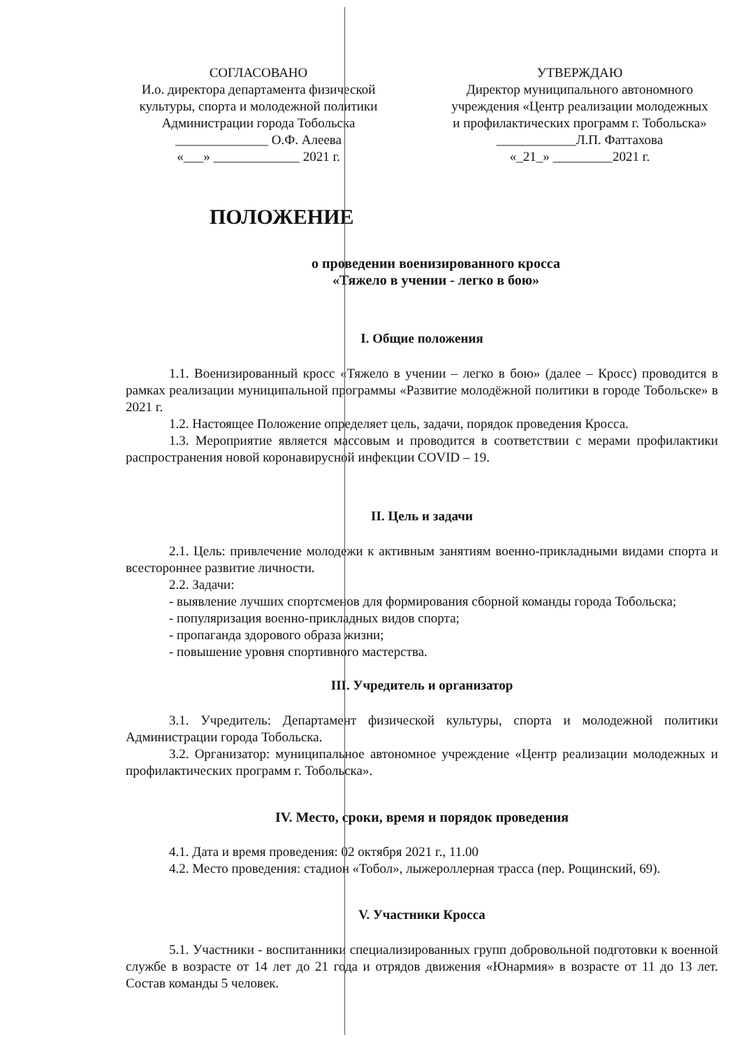СОГЛАСОВАНО
И.о. директора департамента физической культуры, спорта и молодежной политики Администрации города Тобольска
______________ О.Ф. Алеева
«___» _____________ 2021 г.
УТВЕРЖДАЮ
Директор муниципального автономного учреждения «Центр реализации молодежных и профилактических программ г. Тобольска»
____________Л.П. Фаттахова
«_21_» _________2021 г.
ПОЛОЖЕНИЕ
о проведении военизированного кросса
«Тяжело в учении - легко в бою»
I. Общие положения
1.1. Военизированный кросс «Тяжело в учении – легко в бою» (далее – Кросс) проводится в рамках реализации муниципальной программы «Развитие молодёжной политики в городе Тобольске» в 2021 г.
1.2. Настоящее Положение определяет цель, задачи, порядок проведения Кросса.
1.3. Мероприятие является массовым и проводится в соответствии с мерами профилактики распространения новой коронавирусной инфекции COVID – 19.
II. Цель и задачи
2.1. Цель: привлечение молодежи к активным занятиям военно-прикладными видами спорта и всестороннее развитие личности.
2.2. Задачи:
- выявление лучших спортсменов для формирования сборной команды города Тобольска;
- популяризация военно-прикладных видов спорта;
- пропаганда здорового образа жизни;
- повышение уровня спортивного мастерства.
III. Учредитель и организатор
3.1. Учредитель: Департамент физической культуры, спорта и молодежной политики Администрации города Тобольска.
3.2. Организатор: муниципальное автономное учреждение «Центр реализации молодежных и профилактических программ г. Тобольска».
IV. Место, сроки, время и порядок проведения
4.1. Дата и время проведения: 02 октября 2021 г., 11.00
4.2. Место проведения: стадион «Тобол», лыжероллерная трасса (пер. Рощинский, 69).
V. Участники Кросса
5.1. Участники - воспитанники специализированных групп добровольной подготовки к военной службе в возрасте от 14 лет до 21 года и отрядов движения «Юнармия» в возрасте от 11 до 13 лет. Состав команды 5 человек.